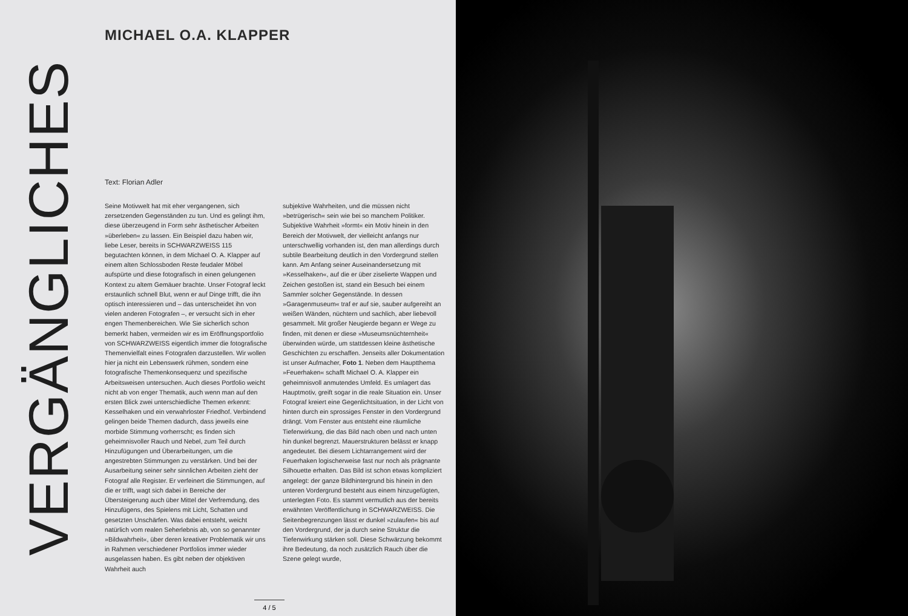VERGÄNGLICHES
MICHAEL O.A. KLAPPER
Text: Florian Adler
Seine Motivwelt hat mit eher vergangenen, sich zersetzenden Gegenständen zu tun. Und es gelingt ihm, diese überzeugend in Form sehr ästhetischer Arbeiten »überleben« zu lassen. Ein Beispiel dazu haben wir, liebe Leser, bereits in SCHWARZWEISS 115 begutachten können, in dem Michael O. A. Klapper auf einem alten Schlossboden Reste feudaler Möbel aufspürte und diese fotografisch in einen gelungenen Kontext zu altem Gemäuer brachte. Unser Fotograf leckt erstaunlich schnell Blut, wenn er auf Dinge trifft, die ihn optisch interessieren und – das unterscheidet ihn von vielen anderen Fotografen –, er versucht sich in eher engen Themenbereichen. Wie Sie sicherlich schon bemerkt haben, vermeiden wir es im Eröffnungsportfolio von SCHWARZWEISS eigentlich immer die fotografische Themenvielfalt eines Fotografen darzustellen. Wir wollen hier ja nicht ein Lebenswerk rühmen, sondern eine fotografische Themenkonsequenz und spezifische Arbeitsweisen untersuchen. Auch dieses Portfolio weicht nicht ab von enger Thematik, auch wenn man auf den ersten Blick zwei unterschiedliche Themen erkennt: Kesselhaken und ein verwahrloster Friedhof. Verbindend gelingen beide Themen dadurch, dass jeweils eine morbide Stimmung vorherrscht; es finden sich geheimnisvoller Rauch und Nebel, zum Teil durch Hinzufügungen und Überarbeitungen, um die angestrebten Stimmungen zu verstärken. Und bei der Ausarbeitung seiner sehr sinnlichen Arbeiten zieht der Fotograf alle Register. Er verfeinert die Stimmungen, auf die er trifft, wagt sich dabei in Bereiche der Übersteigerung auch über Mittel der Verfremdung, des Hinzufügens, des Spielens mit Licht, Schatten und gesetzten Unschärfen. Was dabei entsteht, weicht natürlich vom realen Seherlebnis ab, von so genannter »Bildwahrheit«, über deren kreativer Problematik wir uns in Rahmen verschiedener Portfolios immer wieder ausgelassen haben. Es gibt neben der objektiven Wahrheit auch
subjektive Wahrheiten, und die müssen nicht »betrügerisch« sein wie bei so manchem Politiker. Subjektive Wahrheit »formt« ein Motiv hinein in den Bereich der Motivwelt, der vielleicht anfangs nur unterschwellig vorhanden ist, den man allerdings durch subtile Bearbeitung deutlich in den Vordergrund stellen kann. Am Anfang seiner Auseinandersetzung mit »Kesselhaken«, auf die er über ziselierte Wappen und Zeichen gestoßen ist, stand ein Besuch bei einem Sammler solcher Gegenstände. In dessen »Garagenmuseum« traf er auf sie, sauber aufgereiht an weißen Wänden, nüchtern und sachlich, aber liebevoll gesammelt. Mit großer Neugierde begann er Wege zu finden, mit denen er diese »Museumsnüchternheit« überwinden würde, um stattdessen kleine ästhetische Geschichten zu erschaffen. Jenseits aller Dokumentation ist unser Aufmacher, Foto 1. Neben dem Hauptthema »Feuerhaken« schafft Michael O. A. Klapper ein geheimnisvoll anmutendes Umfeld. Es umlagert das Hauptmotiv, greift sogar in die reale Situation ein. Unser Fotograf kreiert eine Gegenlichtsituation, in der Licht von hinten durch ein sprossiges Fenster in den Vordergrund drängt. Vom Fenster aus entsteht eine räumliche Tiefenwirkung, die das Bild nach oben und nach unten hin dunkel begrenzt. Mauerstrukturen belässt er knapp angedeutet. Bei diesem Lichtarrangement wird der Feuerhaken logischerweise fast nur noch als prägnante Silhouette erhalten. Das Bild ist schon etwas kompliziert angelegt: der ganze Bildhintergrund bis hinein in den unteren Vordergrund besteht aus einem hinzugefügten, unterlegten Foto. Es stammt vermutlich aus der bereits erwähnten Veröffentlichung in SCHWARZWEISS. Die Seitenbegrenzungen lässt er dunkel »zulaufen« bis auf den Vordergrund, der ja durch seine Struktur die Tiefenwirkung stärken soll. Diese Schwärzung bekommt ihre Bedeutung, da noch zusätzlich Rauch über die Szene gelegt wurde,
4 / 5